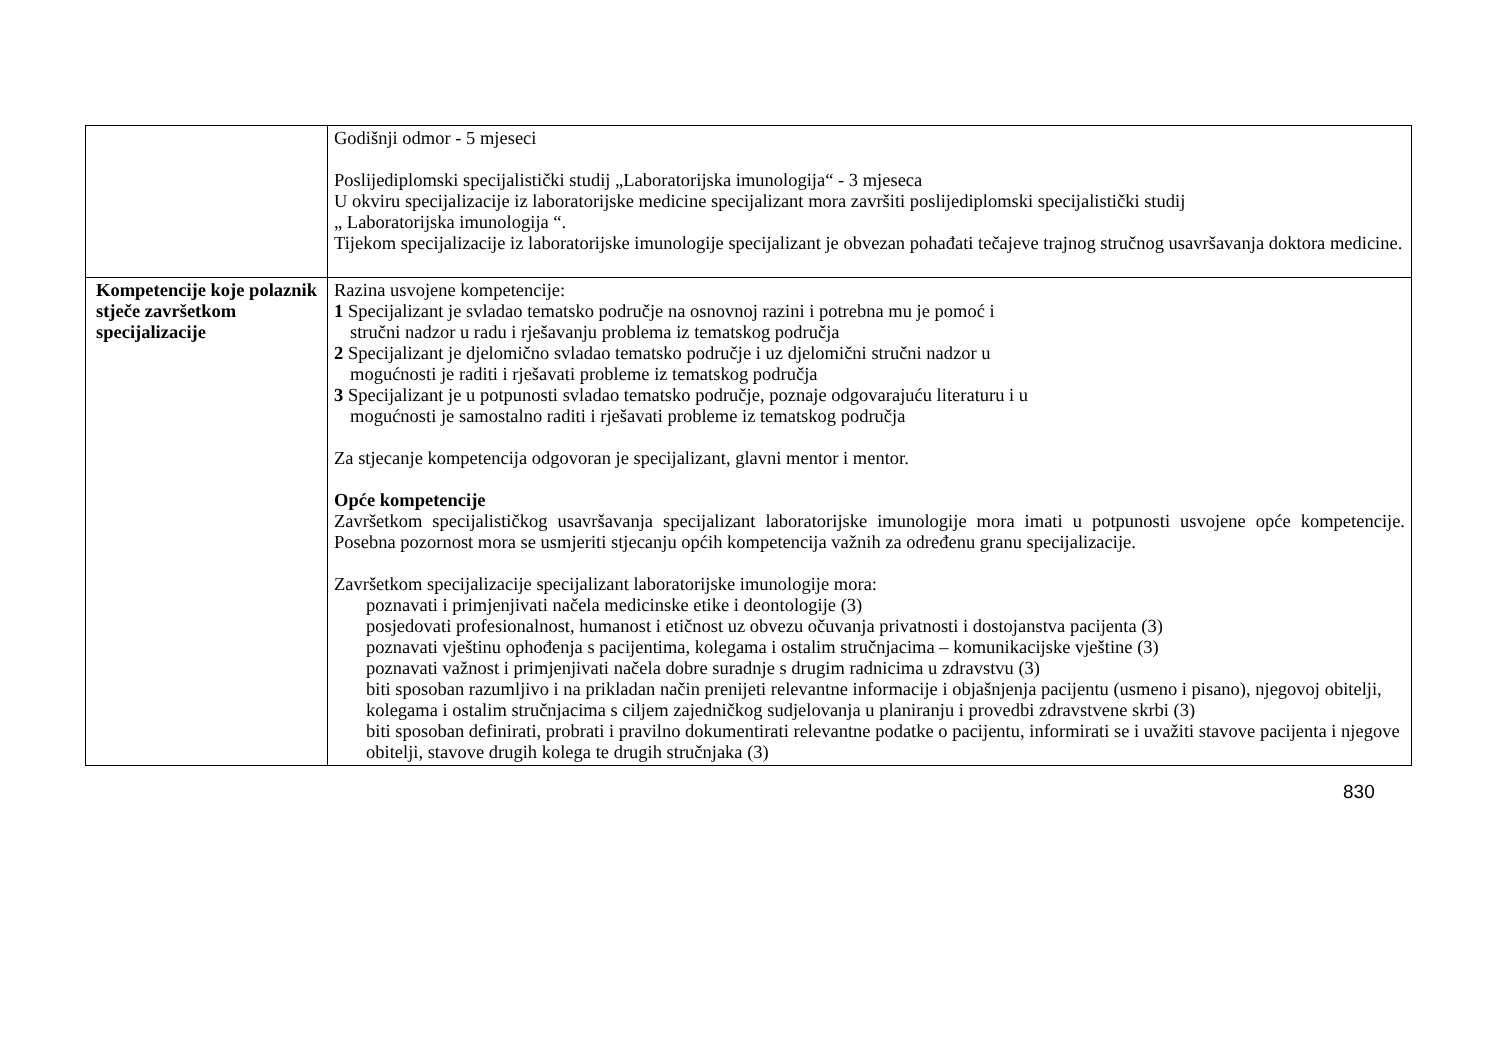| | Godišnji odmor - 5 mjeseci Poslijediplomski specijalistički studij „Laboratorijska imunologija“ - 3 mjeseca U okviru specijalizacije iz laboratorijske medicine specijalizant mora završiti poslijediplomski specijalistički studij „ Laboratorijska imunologija “. Tijekom specijalizacije iz laboratorijske imunologije specijalizant je obvezan pohađati tečajeve trajnog stručnog usavršavanja doktora medicine. |
| Kompetencije koje polaznik stječe završetkom specijalizacije | Razina usvojene kompetencije: 1 Specijalizant je svladao tematsko područje na osnovnoj razini i potrebna mu je pomoć i stručni nadzor u radu i rješavanju problema iz tematskog područja 2 Specijalizant je djelomično svladao tematsko područje i uz djelomični stručni nadzor u mogućnosti je raditi i rješavati probleme iz tematskog područja 3 Specijalizant je u potpunosti svladao tematsko područje, poznaje odgovarajuću literaturu i u mogućnosti je samostalno raditi i rješavati probleme iz tematskog područja Za stjecanje kompetencija odgovoran je specijalizant, glavni mentor i mentor. Opće kompetencije Završetkom specijalističkog usavršavanja specijalizant laboratorijske imunologije mora imati u potpunosti usvojene opće kompetencije. Posebna pozornost mora se usmjeriti stjecanju općih kompetencija važnih za određenu granu specijalizacije. Završetkom specijalizacije specijalizant laboratorijske imunologije mora: poznavati i primjenjivati načela medicinske etike i deontologije (3) posjedovati profesionalnost, humanost i etičnost uz obvezu očuvanja privatnosti i dostojanstva pacijenta (3) poznavati vještinu ophođenja s pacijentima, kolegama i ostalim stručnjacima – komunikacijske vještine (3) poznavati važnost i primjenjivati načela dobre suradnje s drugim radnicima u zdravstvu (3) biti sposoban razumljivo i na prikladan način prenijeti relevantne informacije i objašnjenja pacijentu (usmeno i pisano), njegovoj obitelji, kolegama i ostalim stručnjacima s ciljem zajedničkog sudjelovanja u planiranju i provedbi zdravstvene skrbi (3) biti sposoban definirati, probrati i pravilno dokumentirati relevantne podatke o pacijentu, informirati se i uvažiti stavove pacijenta i njegove obitelji, stavove drugih kolega te drugih stručnjaka (3) |
830